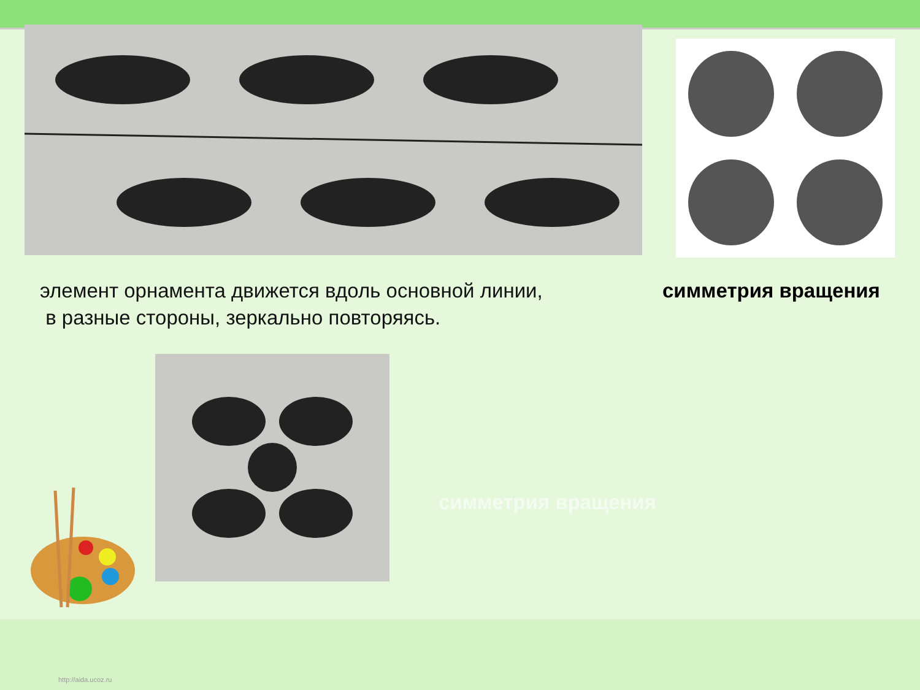элемент орнамента движется вдоль основной линии,
в разные стороны, зеркально повторяясь.
симметрия вращения
симметрия вращения
http://aida.ucoz.ru